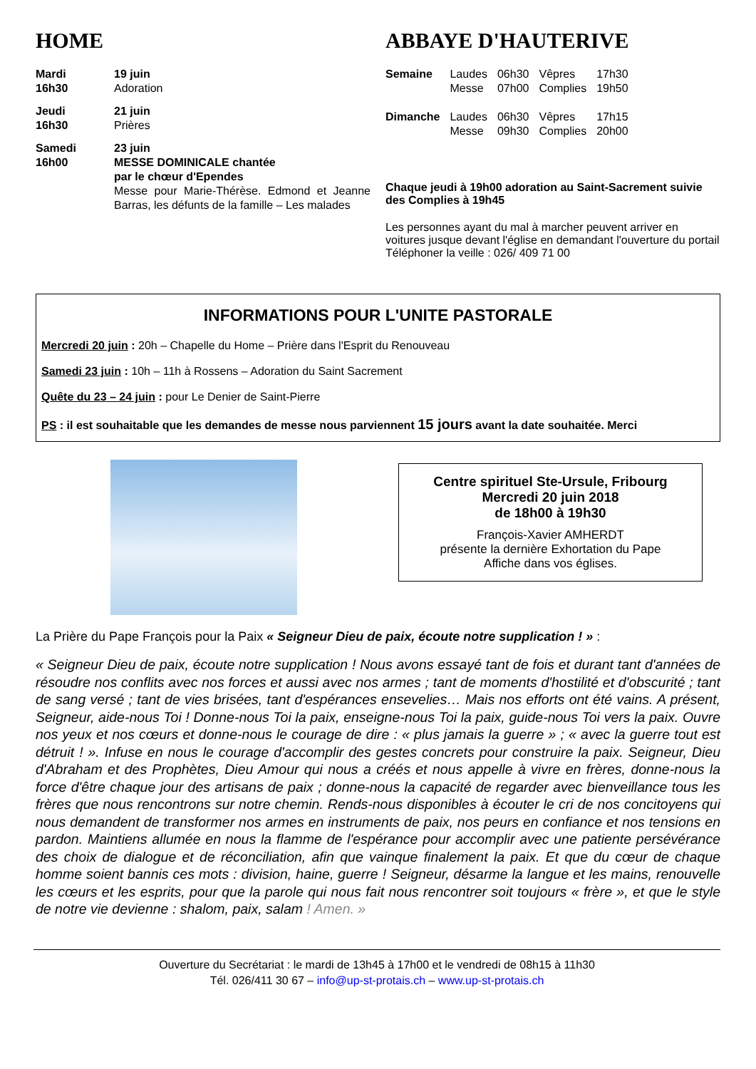HOME
| Mardi 16h30 | 19 juin Adoration |
| Jeudi 16h30 | 21 juin Prières |
| Samedi 16h00 | 23 juin MESSE DOMINICALE chantée par le chœur d'Ependes Messe pour Marie-Thérèse. Edmond et Jeanne Barras, les défunts de la famille – Les malades |
ABBAYE D'HAUTERIVE
| Semaine | Laudes Messe | 06h30 07h00 | Vêpres Complies | 17h30 19h50 |
| Dimanche | Laudes Messe | 06h30 09h30 | Vêpres Complies | 17h15 20h00 |
Chaque jeudi à 19h00 adoration au Saint-Sacrement suivie des Complies à 19h45
Les personnes ayant du mal à marcher peuvent arriver en voitures jusque devant l'église en demandant l'ouverture du portail
Téléphoner la veille : 026/ 409 71 00
INFORMATIONS POUR L'UNITE PASTORALE
Mercredi 20 juin : 20h – Chapelle du Home – Prière dans l'Esprit du Renouveau
Samedi 23 juin : 10h – 11h à Rossens – Adoration du Saint Sacrement
Quête du 23 – 24 juin : pour Le Denier de Saint-Pierre
PS : il est souhaitable que les demandes de messe nous parviennent 15 jours avant la date souhaitée. Merci
Centre spirituel Ste-Ursule, Fribourg
Mercredi 20 juin 2018
de 18h00 à 19h30
François-Xavier AMHERDT
présente la dernière Exhortation du Pape
Affiche dans vos églises.
La Prière du Pape François pour la Paix « Seigneur Dieu de paix, écoute notre supplication ! » :
« Seigneur Dieu de paix, écoute notre supplication ! Nous avons essayé tant de fois et durant tant d'années de résoudre nos conflits avec nos forces et aussi avec nos armes ; tant de moments d'hostilité et d'obscurité ; tant de sang versé ; tant de vies brisées, tant d'espérances ensevelies… Mais nos efforts ont été vains. A présent, Seigneur, aide-nous Toi ! Donne-nous Toi la paix, enseigne-nous Toi la paix, guide-nous Toi vers la paix. Ouvre nos yeux et nos cœurs et donne-nous le courage de dire : « plus jamais la guerre » ; « avec la guerre tout est détruit ! ». Infuse en nous le courage d'accomplir des gestes concrets pour construire la paix. Seigneur, Dieu d'Abraham et des Prophètes, Dieu Amour qui nous a créés et nous appelle à vivre en frères, donne-nous la force d'être chaque jour des artisans de paix ; donne-nous la capacité de regarder avec bienveillance tous les frères que nous rencontrons sur notre chemin. Rends-nous disponibles à écouter le cri de nos concitoyens qui nous demandent de transformer nos armes en instruments de paix, nos peurs en confiance et nos tensions en pardon. Maintiens allumée en nous la flamme de l'espérance pour accomplir avec une patiente persévérance des choix de dialogue et de réconciliation, afin que vainque finalement la paix. Et que du cœur de chaque homme soient bannis ces mots : division, haine, guerre ! Seigneur, désarme la langue et les mains, renouvelle les cœurs et les esprits, pour que la parole qui nous fait nous rencontrer soit toujours « frère », et que le style de notre vie devienne : shalom, paix, salam ! Amen. »
Ouverture du Secrétariat : le mardi de 13h45 à 17h00 et le vendredi de 08h15 à 11h30
Tél. 026/411 30 67 – info@up-st-protais.ch – www.up-st-protais.ch